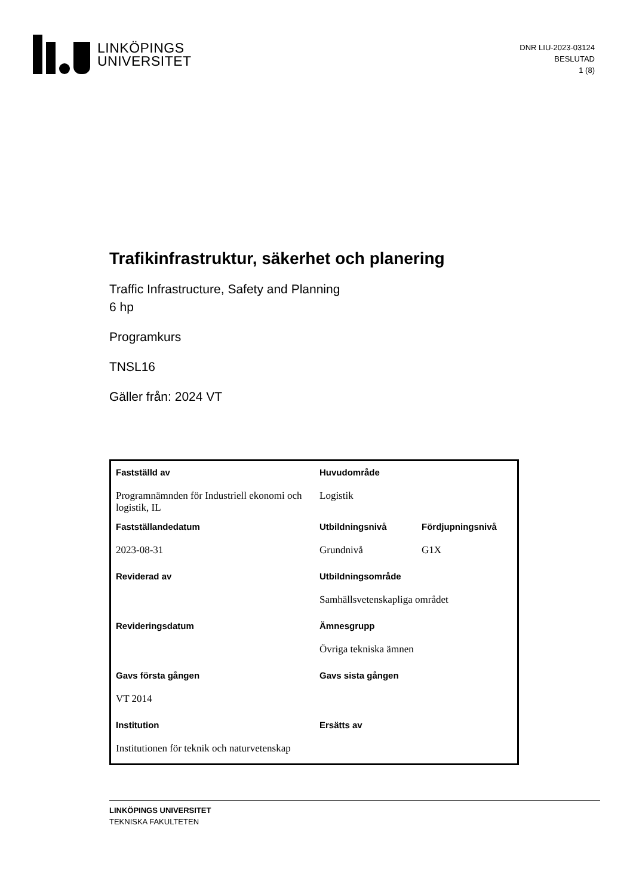LINKÖPINGS
UNIVERSITET
DNR LIU-2023-03124
BESLUTAD
1 (8)
Trafikinfrastruktur, säkerhet och planering
Traffic Infrastructure, Safety and Planning
6 hp
Programkurs
TNSL16
Gäller från: 2024 VT
| Fastställd av | Huvudområde | |
| Programnämnden för Industriell ekonomi och logistik, IL | Logistik | |
| Fastställandedatum | Utbildningsnivå | Fördjupningsnivå |
| 2023-08-31 | Grundnivå | G1X |
| Reviderad av | Utbildningsområde | |
| | Samhällsvetenskapliga området | |
| Revideringsdatum | Ämnesgrupp | |
| | Övriga tekniska ämnen | |
| Gavs första gången | Gavs sista gången | |
| VT 2014 | | |
| Institution | Ersätts av | |
| Institutionen för teknik och naturvetenskap | | |
LINKÖPINGS UNIVERSITET
TEKNISKA FAKULTETEN